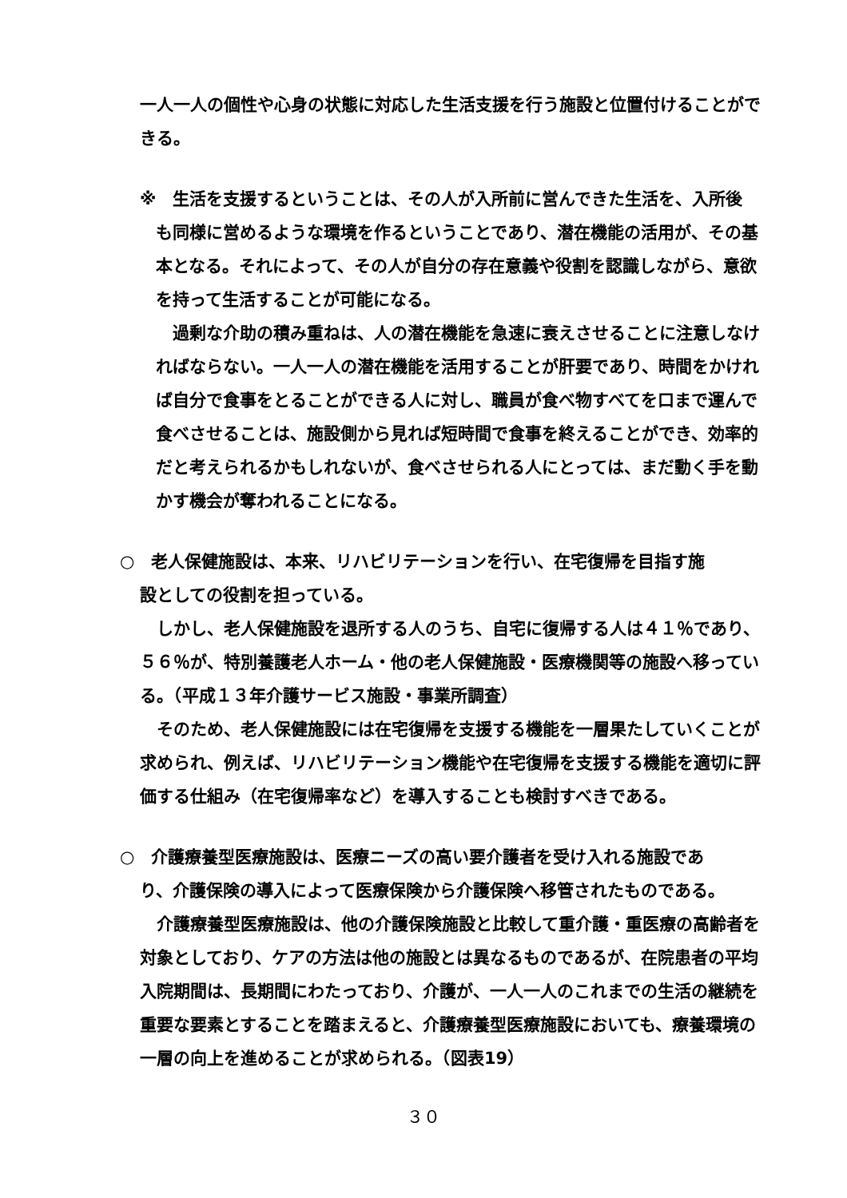一人一人の個性や心身の状態に対応した生活支援を行う施設と位置付けることができる。
※　生活を支援するということは、その人が入所前に営んできた生活を、入所後
も同様に営めるような環境を作るということであり、潜在機能の活用が、その基本となる。それによって、その人が自分の存在意義や役割を認識しながら、意欲を持って生活することが可能になる。
　過剰な介助の積み重ねは、人の潜在機能を急速に衰えさせることに注意しなければならない。一人一人の潜在機能を活用することが肝要であり、時間をかければ自分で食事をとることができる人に対し、職員が食べ物すべてを口まで運んで食べさせることは、施設側から見れば短時間で食事を終えることができ、効率的だと考えられるかもしれないが、食べさせられる人にとっては、まだ動く手を動かす機会が奪われることになる。
○　老人保健施設は、本来、リハビリテーションを行い、在宅復帰を目指す施
設としての役割を担っている。
　しかし、老人保健施設を退所する人のうち、自宅に復帰する人は４１％であり、５６％が、特別養護老人ホーム・他の老人保健施設・医療機関等の施設へ移っている。（平成１３年介護サービス施設・事業所調査）
　そのため、老人保健施設には在宅復帰を支援する機能を一層果たしていくことが求められ、例えば、リハビリテーション機能や在宅復帰を支援する機能を適切に評価する仕組み（在宅復帰率など）を導入することも検討すべきである。
○　介護療養型医療施設は、医療ニーズの高い要介護者を受け入れる施設であ
り、介護保険の導入によって医療保険から介護保険へ移管されたものである。
　介護療養型医療施設は、他の介護保険施設と比較して重介護・重医療の高齢者を対象としており、ケアの方法は他の施設とは異なるものであるが、在院患者の平均入院期間は、長期間にわたっており、介護が、一人一人のこれまでの生活の継続を重要な要素とすることを踏まえると、介護療養型医療施設においても、療養環境の一層の向上を進めることが求められる。（図表19）
３０